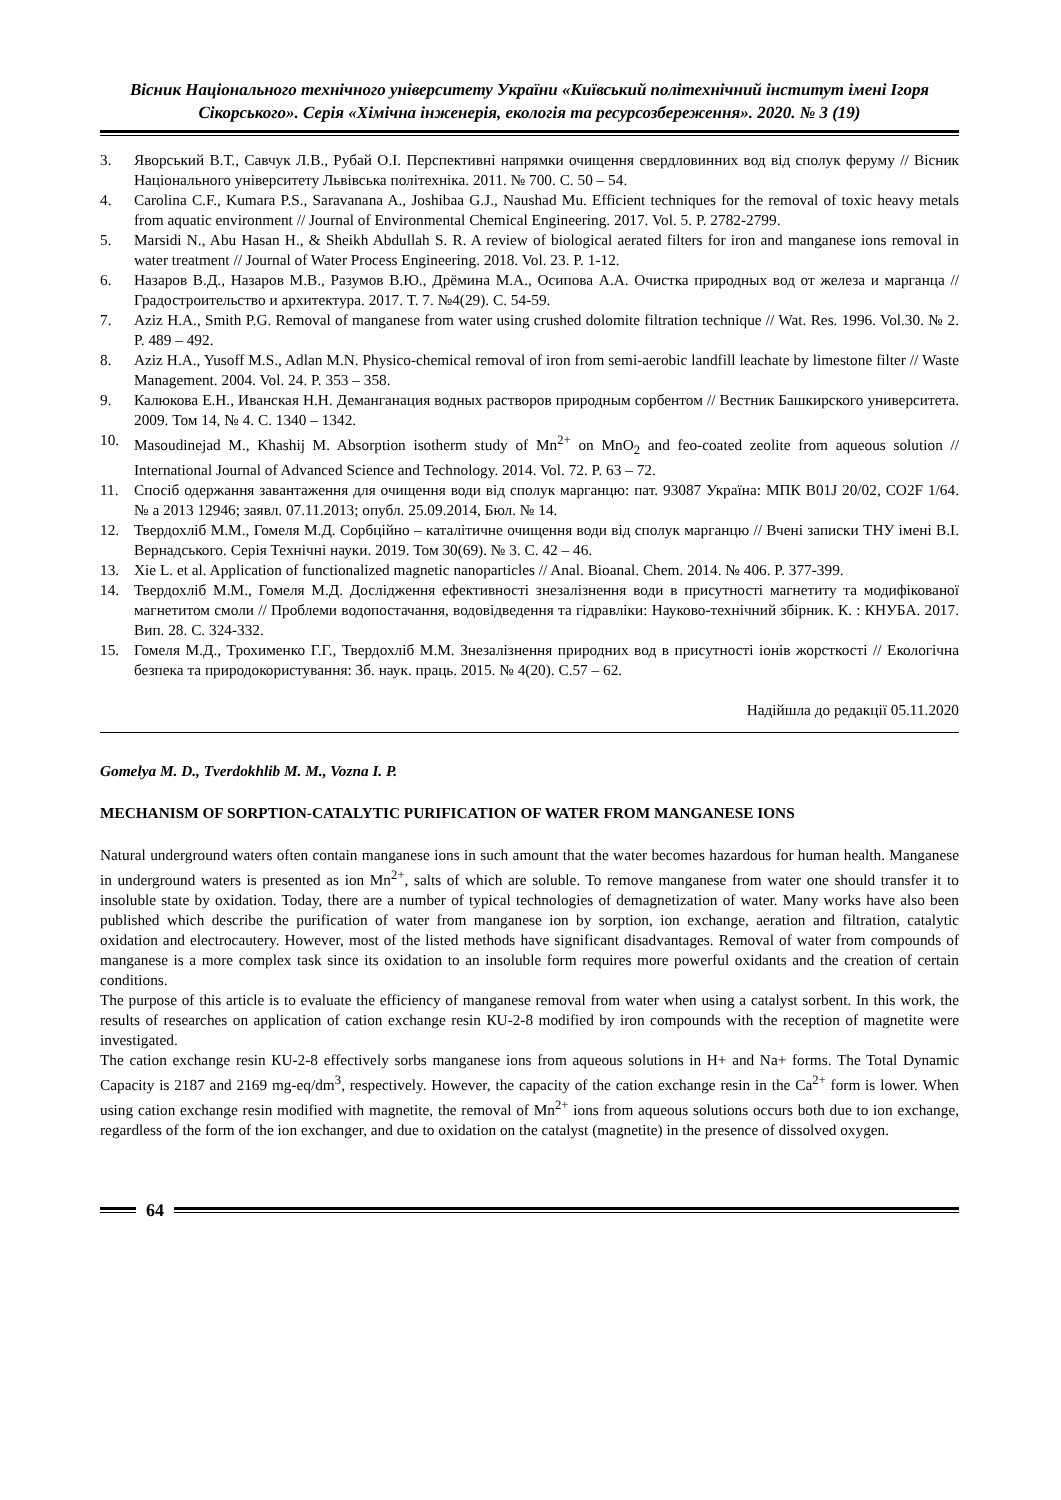Вісник Національного технічного університету України «Київський політехнічний інститут імені Ігоря Сікорського». Серія «Хімічна інженерія, екологія та ресурсозбереження». 2020. № 3 (19)
3. Яворський В.Т., Савчук Л.В., Рубай О.І. Перспективні напрямки очищення свердловинних вод від сполук феруму // Вісник Національного університету Львівська політехніка. 2011. № 700. С. 50 – 54.
4. Carolina C.F., Kumara P.S., Saravanana A., Joshibaa G.J., Naushad Mu. Efficient techniques for the removal of toxic heavy metals from aquatic environment // Journal of Environmental Chemical Engineering. 2017. Vol. 5. P. 2782-2799.
5. Marsidi N., Abu Hasan H., & Sheikh Abdullah S. R. A review of biological aerated filters for iron and manganese ions removal in water treatment // Journal of Water Process Engineering. 2018. Vol. 23. P. 1-12.
6. Назаров В.Д., Назаров М.В., Разумов В.Ю., Дрёмина М.А., Осипова А.А. Очистка природных вод от железа и марганца // Градостроительство и архитектура. 2017. Т. 7. №4(29). С. 54-59.
7. Aziz H.A., Smith P.G. Removal of manganese from water using crushed dolomite filtration technique // Wat. Res. 1996. Vol.30. № 2. P. 489 – 492.
8. Aziz H.A., Yusoff M.S., Adlan M.N. Physico-chemical removal of iron from semi-aerobic landfill leachate by limestone filter // Waste Management. 2004. Vol. 24. P. 353 – 358.
9. Калюкова Е.Н., Иванская Н.Н. Деманганация водных растворов природным сорбентом // Вестник Башкирского университета. 2009. Том 14, № 4. С. 1340 – 1342.
10. Masoudinejad M., Khashij M. Absorption isotherm study of Mn<sup>2+</sup> on MnO<sub>2</sub> and feo-coated zeolite from aqueous solution // International Journal of Advanced Science and Technology. 2014. Vol. 72. P. 63 – 72.
11. Спосіб одержання завантаження для очищення води від сполук марганцю: пат. 93087 Україна: МПК B01J 20/02, CO2F 1/64. № а 2013 12946; заявл. 07.11.2013; опубл. 25.09.2014, Бюл. № 14.
12. Твердохліб М.М., Гомеля М.Д. Сорбційно – каталітичне очищення води від сполук марганцю // Вчені записки ТНУ імені В.І. Вернадського. Серія Технічні науки. 2019. Том 30(69). № 3. С. 42 – 46.
13. Xie L. et al. Application of functionalized magnetic nanoparticles // Anal. Bioanal. Chem. 2014. № 406. P. 377-399.
14. Твердохліб М.М., Гомеля М.Д. Дослідження ефективності знезалізнення води в присутності магнетиту та модифікованої магнетитом смоли // Проблеми водопостачання, водовідведення та гідравліки: Науково-технічний збірник. К. : КНУБА. 2017. Вип. 28. С. 324-332.
15. Гомеля М.Д., Трохименко Г.Г., Твердохліб М.М. Знезалізнення природних вод в присутності іонів жорсткості // Екологічна безпека та природокористування: Зб. наук. праць. 2015. № 4(20). С.57 – 62.
Надійшла до редакції 05.11.2020
Gomelya M. D., Tverdokhlib M. M., Vozna I. P.
MECHANISM OF SORPTION-CATALYTIC PURIFICATION OF WATER FROM MANGANESE IONS
Natural underground waters often contain manganese ions in such amount that the water becomes hazardous for human health. Manganese in underground waters is presented as ion Mn<sup>2+</sup>, salts of which are soluble. To remove manganese from water one should transfer it to insoluble state by oxidation. Today, there are a number of typical technologies of demagnetization of water. Many works have also been published which describe the purification of water from manganese ion by sorption, ion exchange, aeration and filtration, catalytic oxidation and electrocautery. However, most of the listed methods have significant disadvantages. Removal of water from compounds of manganese is a more complex task since its oxidation to an insoluble form requires more powerful oxidants and the creation of certain conditions.
The purpose of this article is to evaluate the efficiency of manganese removal from water when using a catalyst sorbent. In this work, the results of researches on application of cation exchange resin КU-2-8 modified by iron compounds with the reception of magnetite were investigated.
The cation exchange resin КU-2-8 effectively sorbs manganese ions from aqueous solutions in H+ and Na+ forms. The Total Dynamic Capacity is 2187 and 2169 mg-eq/dm<sup>3</sup>, respectively. However, the capacity of the cation exchange resin in the Ca<sup>2+</sup> form is lower. When using cation exchange resin modified with magnetite, the removal of Mn<sup>2+</sup> ions from aqueous solutions occurs both due to ion exchange, regardless of the form of the ion exchanger, and due to oxidation on the catalyst (magnetite) in the presence of dissolved oxygen.
64